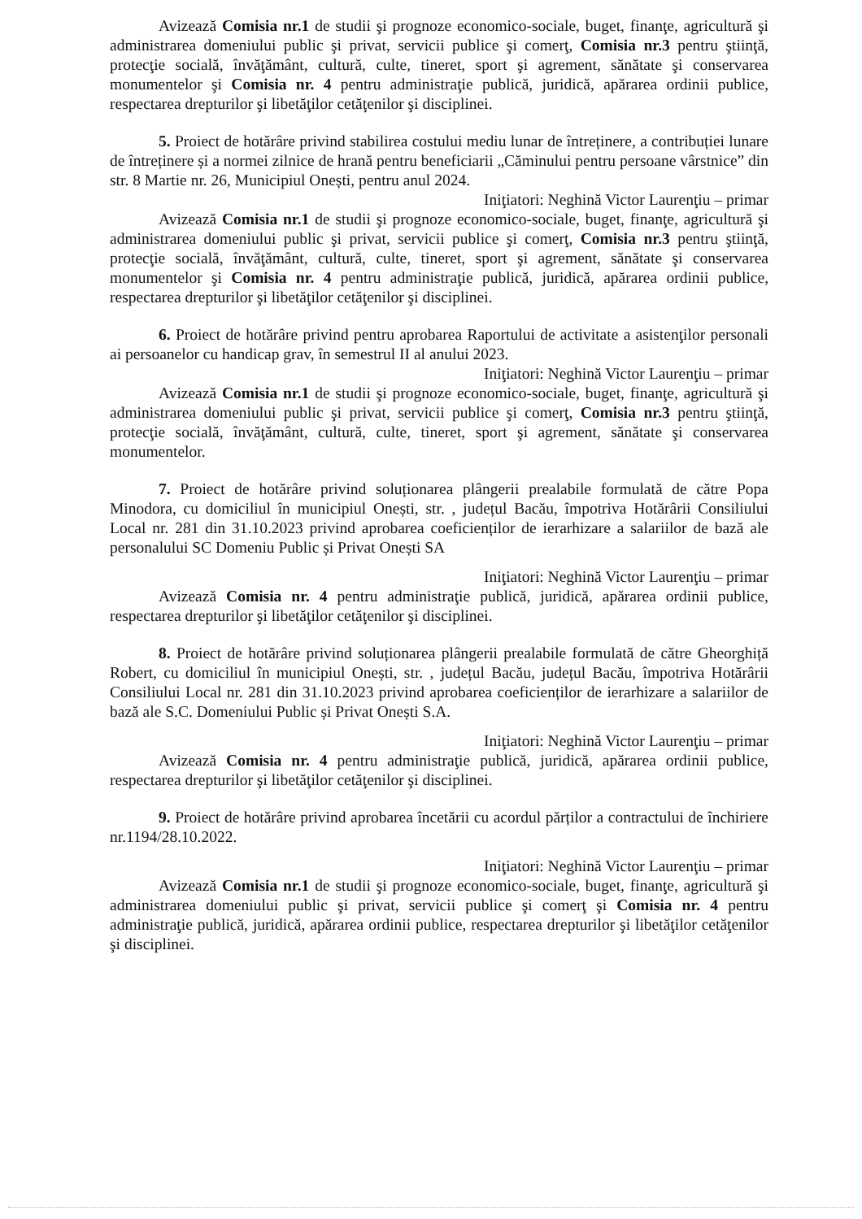Avizează Comisia nr.1 de studii şi prognoze economico-sociale, buget, finanţe, agricultură şi administrarea domeniului public şi privat, servicii publice şi comerţ, Comisia nr.3 pentru ştiinţă, protecţie socială, învăţământ, cultură, culte, tineret, sport şi agrement, sănătate şi conservarea monumentelor şi Comisia nr. 4 pentru administraţie publică, juridică, apărarea ordinii publice, respectarea drepturilor şi libetăţilor cetăţenilor şi disciplinei.
5. Proiect de hotărâre privind stabilirea costului mediu lunar de întreținere, a contribuției lunare de întreținere și a normei zilnice de hrană pentru beneficiarii „Căminului pentru persoane vârstnice” din str. 8 Martie nr. 26, Municipiul Onești, pentru anul 2024.
Iniţiatori: Neghină Victor Laurenţiu – primar
Avizează Comisia nr.1 de studii şi prognoze economico-sociale, buget, finanţe, agricultură şi administrarea domeniului public şi privat, servicii publice şi comerţ, Comisia nr.3 pentru ştiinţă, protecţie socială, învăţământ, cultură, culte, tineret, sport şi agrement, sănătate şi conservarea monumentelor şi Comisia nr. 4 pentru administraţie publică, juridică, apărarea ordinii publice, respectarea drepturilor şi libetăţilor cetăţenilor şi disciplinei.
6. Proiect de hotărâre privind pentru aprobarea Raportului de activitate a asistenţilor personali ai persoanelor cu handicap grav, în semestrul II al anului 2023.
Iniţiatori: Neghină Victor Laurenţiu – primar
Avizează Comisia nr.1 de studii şi prognoze economico-sociale, buget, finanţe, agricultură şi administrarea domeniului public şi privat, servicii publice şi comerţ, Comisia nr.3 pentru ştiinţă, protecţie socială, învăţământ, cultură, culte, tineret, sport şi agrement, sănătate şi conservarea monumentelor.
7. Proiect de hotărâre privind soluționarea plângerii prealabile formulată de către Popa Minodora, cu domiciliul în municipiul Onești, str. , județul Bacău, împotriva Hotărârii Consiliului Local nr. 281 din 31.10.2023 privind aprobarea coeficienților de ierarhizare a salariilor de bază ale personalului SC Domeniu Public și Privat Onești SA
Iniţiatori: Neghină Victor Laurenţiu – primar
Avizează Comisia nr. 4 pentru administraţie publică, juridică, apărarea ordinii publice, respectarea drepturilor şi libetăţilor cetăţenilor şi disciplinei.
8. Proiect de hotărâre privind soluționarea plângerii prealabile formulată de către Gheorghiță Robert, cu domiciliul în municipiul Onești, str. , județul Bacău, județul Bacău, împotriva Hotărârii Consiliului Local nr. 281 din 31.10.2023 privind aprobarea coeficienților de ierarhizare a salariilor de bază ale S.C. Domeniului Public și Privat Onești S.A.
Iniţiatori: Neghină Victor Laurenţiu – primar
Avizează Comisia nr. 4 pentru administraţie publică, juridică, apărarea ordinii publice, respectarea drepturilor şi libetăţilor cetăţenilor şi disciplinei.
9. Proiect de hotărâre privind aprobarea încetării cu acordul părților a contractului de închiriere nr.1194/28.10.2022.
Iniţiatori: Neghină Victor Laurenţiu – primar
Avizează Comisia nr.1 de studii şi prognoze economico-sociale, buget, finanţe, agricultură şi administrarea domeniului public şi privat, servicii publice şi comerţ şi Comisia nr. 4 pentru administraţie publică, juridică, apărarea ordinii publice, respectarea drepturilor şi libetăţilor cetăţenilor şi disciplinei.